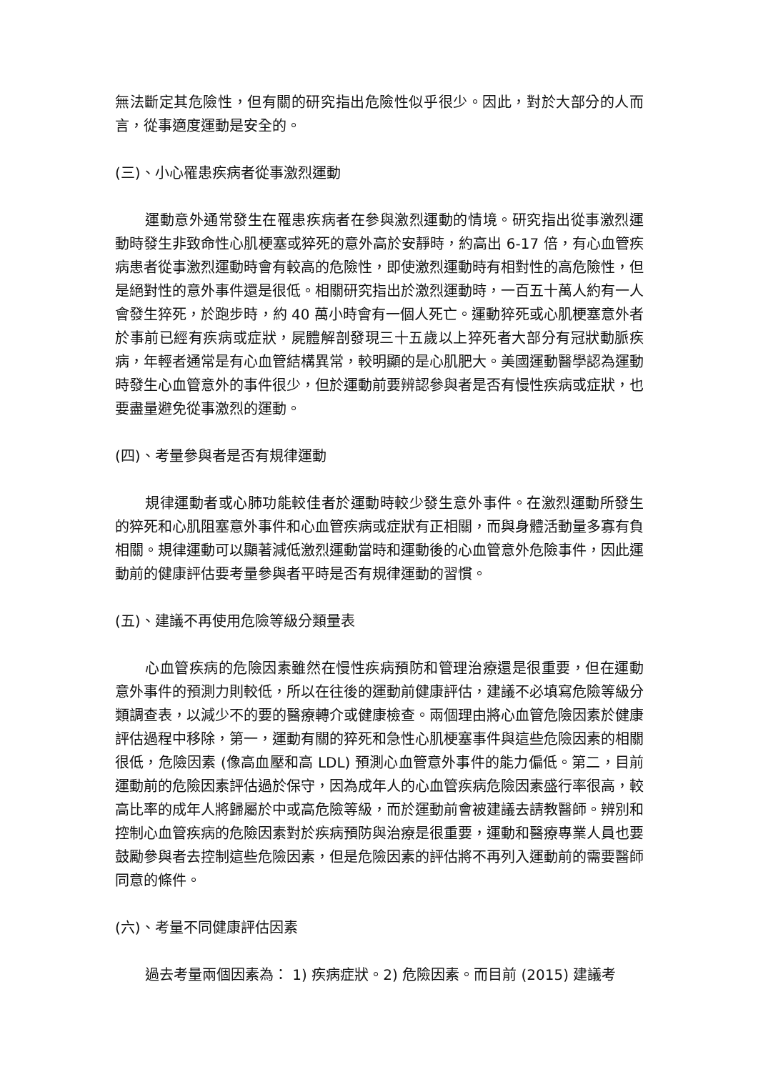無法斷定其危險性，但有關的研究指出危險性似乎很少。因此，對於大部分的人而言，從事適度運動是安全的。
(三)、小心罹患疾病者從事激烈運動
運動意外通常發生在罹患疾病者在參與激烈運動的情境。研究指出從事激烈運動時發生非致命性心肌梗塞或猝死的意外高於安靜時，約高出 6-17 倍，有心血管疾病患者從事激烈運動時會有較高的危險性，即使激烈運動時有相對性的高危險性，但是絕對性的意外事件還是很低。相關研究指出於激烈運動時，一百五十萬人約有一人會發生猝死，於跑步時，約 40 萬小時會有一個人死亡。運動猝死或心肌梗塞意外者於事前已經有疾病或症狀，屍體解剖發現三十五歲以上猝死者大部分有冠狀動脈疾病，年輕者通常是有心血管結構異常，較明顯的是心肌肥大。美國運動醫學認為運動時發生心血管意外的事件很少，但於運動前要辨認參與者是否有慢性疾病或症狀，也要盡量避免從事激烈的運動。
(四)、考量參與者是否有規律運動
規律運動者或心肺功能較佳者於運動時較少發生意外事件。在激烈運動所發生的猝死和心肌阻塞意外事件和心血管疾病或症狀有正相關，而與身體活動量多寡有負相關。規律運動可以顯著減低激烈運動當時和運動後的心血管意外危險事件，因此運動前的健康評估要考量參與者平時是否有規律運動的習慣。
(五)、建議不再使用危險等級分類量表
心血管疾病的危險因素雖然在慢性疾病預防和管理治療還是很重要，但在運動意外事件的預測力則較低，所以在往後的運動前健康評估，建議不必填寫危險等級分類調查表，以減少不的要的醫療轉介或健康檢查。兩個理由將心血管危險因素於健康評估過程中移除，第一，運動有關的猝死和急性心肌梗塞事件與這些危險因素的相關很低，危險因素 (像高血壓和高 LDL) 預測心血管意外事件的能力偏低。第二，目前運動前的危險因素評估過於保守，因為成年人的心血管疾病危險因素盛行率很高，較高比率的成年人將歸屬於中或高危險等級，而於運動前會被建議去請教醫師。辨別和控制心血管疾病的危險因素對於疾病預防與治療是很重要，運動和醫療專業人員也要鼓勵參與者去控制這些危險因素，但是危險因素的評估將不再列入運動前的需要醫師同意的條件。
(六)、考量不同健康評估因素
過去考量兩個因素為： 1) 疾病症狀。2) 危險因素。而目前 (2015) 建議考